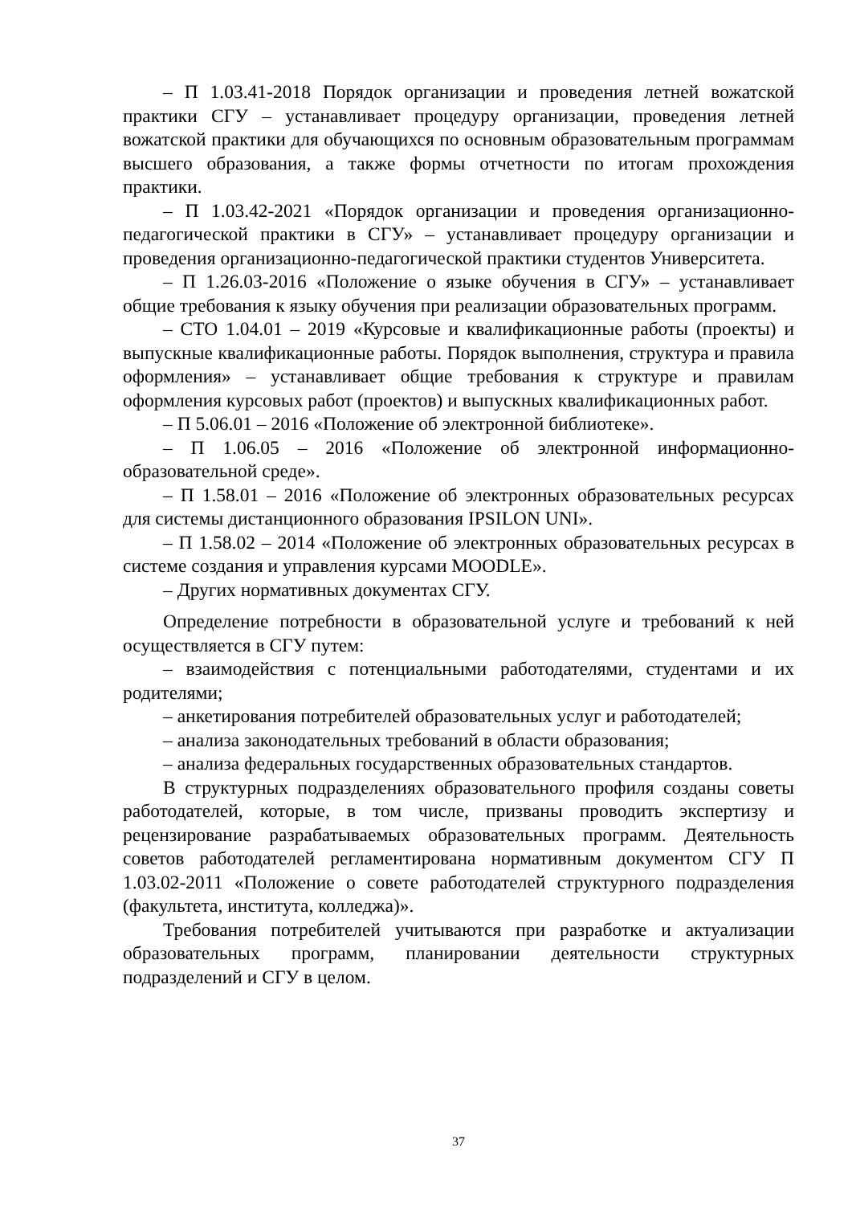– П 1.03.41-2018 Порядок организации и проведения летней вожатской практики СГУ – устанавливает процедуру организации, проведения летней вожатской практики для обучающихся по основным образовательным программам высшего образования, а также формы отчетности по итогам прохождения практики.
– П 1.03.42-2021 «Порядок организации и проведения организационно-педагогической практики в СГУ» – устанавливает процедуру организации и проведения организационно-педагогической практики студентов Университета.
– П 1.26.03-2016 «Положение о языке обучения в СГУ» – устанавливает общие требования к языку обучения при реализации образовательных программ.
– СТО 1.04.01 – 2019 «Курсовые и квалификационные работы (проекты) и выпускные квалификационные работы. Порядок выполнения, структура и правила оформления» – устанавливает общие требования к структуре и правилам оформления курсовых работ (проектов) и выпускных квалификационных работ.
– П 5.06.01 – 2016 «Положение об электронной библиотеке».
– П 1.06.05 – 2016 «Положение об электронной информационно-образовательной среде».
– П 1.58.01 – 2016 «Положение об электронных образовательных ресурсах для системы дистанционного образования IPSILON UNI».
– П 1.58.02 – 2014 «Положение об электронных образовательных ресурсах в системе создания и управления курсами MOODLE».
– Других нормативных документах СГУ.
Определение потребности в образовательной услуге и требований к ней осуществляется в СГУ путем:
– взаимодействия с потенциальными работодателями, студентами и их родителями;
– анкетирования потребителей образовательных услуг и работодателей;
– анализа законодательных требований в области образования;
– анализа федеральных государственных образовательных стандартов.
В структурных подразделениях образовательного профиля созданы советы работодателей, которые, в том числе, призваны проводить экспертизу и рецензирование разрабатываемых образовательных программ. Деятельность советов работодателей регламентирована нормативным документом СГУ П 1.03.02-2011 «Положение о совете работодателей структурного подразделения (факультета, института, колледжа)».
Требования потребителей учитываются при разработке и актуализации образовательных программ, планировании деятельности структурных подразделений и СГУ в целом.
37